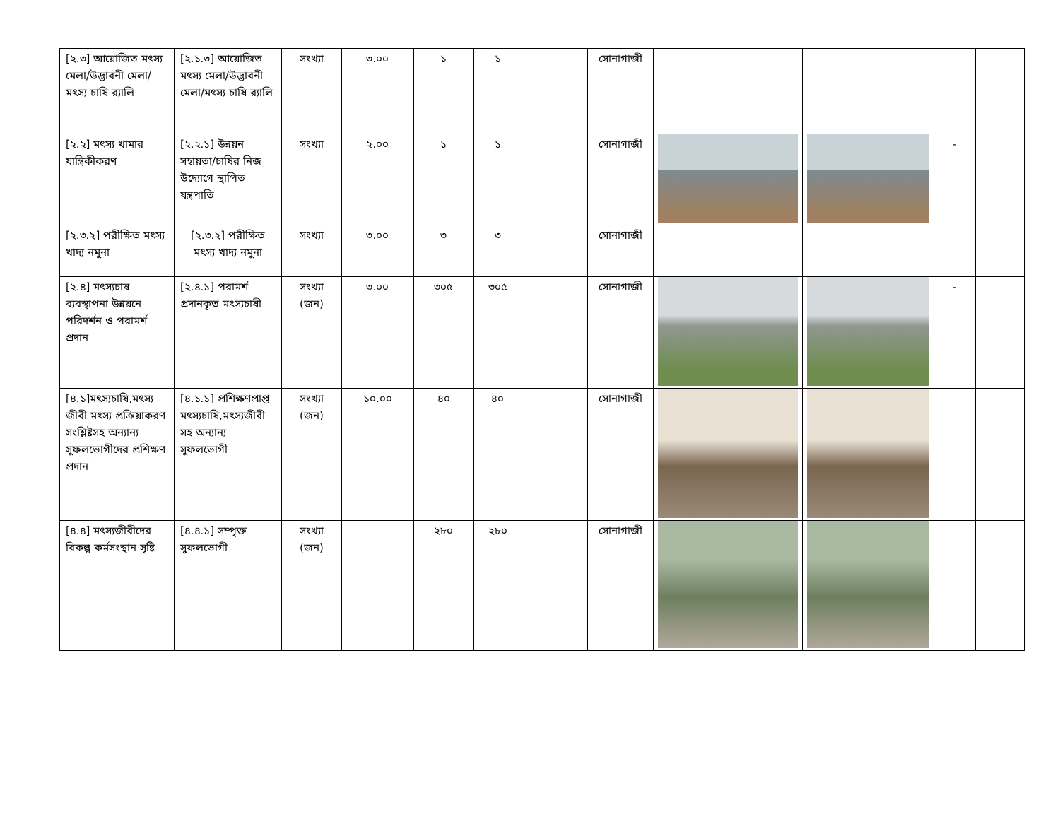| [২.৩] আয়োজিত মৎস্য মেলা/উদ্ভাবনী মেলা/মৎস্য চাষি র‍্যালি | [২.১.৩] আয়োজিত মৎস্য মেলা/উদ্ভাবনী মেলা/মৎস্য চাষি র‍্যালি | সংখ্যা | ৩.০০ | ১ | ১ | | সোনাগাজী | | | | |
| [২.২] মৎস্য খামার যান্ত্রিকীকরণ | [২.২.১] উন্নয়ন সহায়তা/চাষির নিজ উদ্যোগে স্থাপিত যন্ত্রপাতি | সংখ্যা | ২.০০ | ১ | ১ | | সোনাগাজী | | | - | |
| [২.৩.২] পরীক্ষিত মৎস্য খাদ্য নমুনা | [২.৩.২] পরীক্ষিত মৎস্য খাদ্য নমুনা | সংখ্যা | ৩.০০ | ৩ | ৩ | | সোনাগাজী | | | | |
| [২.৪] মৎস্যচাষ ব্যবস্থাপনা উন্নয়নে পরিদর্শন ও পরামর্শ প্রদান | [২.৪.১] পরামর্শ প্রদানকৃত মৎস্যচাষী | সংখ্যা (জন) | ৩.০০ | ৩০৫ | ৩০৫ | | সোনাগাজী | | | - | |
| [৪.১]মৎস্যচাষি,মৎস্য জীবী মৎস্য প্রক্রিয়াকরণ সংশ্লিষ্টসহ অন্যান্য সুফলভোগীদের প্রশিক্ষণ প্রদান | [৪.১.১] প্রশিক্ষণপ্রাপ্ত মৎস্যচাষি,মৎস্যজীবী সহ অন্যান্য সুফলভোগী | সংখ্যা (জন) | ১০.০০ | ৪০ | ৪০ | | সোনাগাজী | | | | |
| [৪.৪] মৎস্যজীবীদের বিকল্প কর্মসংস্থান সৃষ্টি | [৪.৪.১] সম্পৃক্ত সুফলভোগী | সংখ্যা (জন) | | ২৮০ | ২৮০ | | সোনাগাজী | | | | |